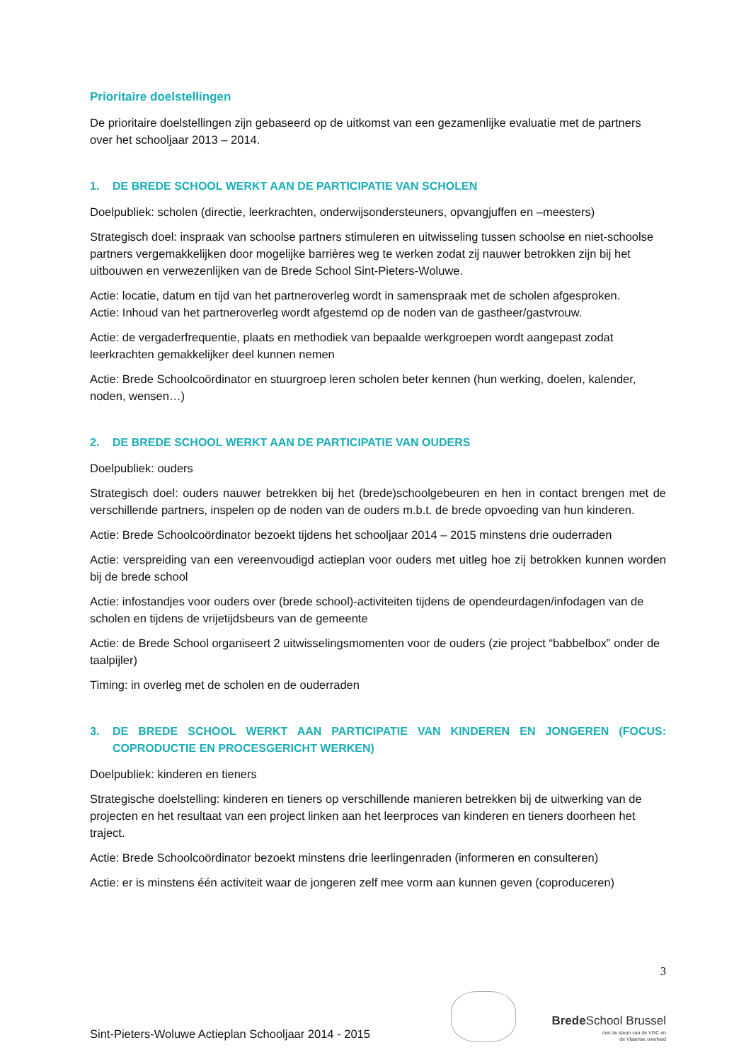Prioritaire doelstellingen
De prioritaire doelstellingen zijn gebaseerd op de uitkomst van een gezamenlijke evaluatie met de partners over het schooljaar 2013 – 2014.
1. DE BREDE SCHOOL WERKT AAN DE PARTICIPATIE VAN SCHOLEN
Doelpubliek: scholen (directie, leerkrachten, onderwijsondersteuners, opvangjuffen en –meesters)
Strategisch doel: inspraak van schoolse partners stimuleren en uitwisseling tussen schoolse en niet-schoolse partners vergemakkelijken door mogelijke barrières weg te werken zodat zij nauwer betrokken zijn bij het uitbouwen en verwezenlijken van de Brede School Sint-Pieters-Woluwe.
Actie: locatie, datum en tijd van het partneroverleg wordt in samenspraak met de scholen afgesproken.
Actie: Inhoud van het partneroverleg wordt afgestemd op de noden van de gastheer/gastvrouw.
Actie: de vergaderfrequentie, plaats en methodiek van bepaalde werkgroepen wordt aangepast zodat leerkrachten gemakkelijker deel kunnen nemen
Actie: Brede Schoolcoördinator en stuurgroep leren scholen beter kennen (hun werking, doelen, kalender, noden, wensen…)
2. DE BREDE SCHOOL WERKT AAN DE PARTICIPATIE VAN OUDERS
Doelpubliek: ouders
Strategisch doel: ouders nauwer betrekken bij het (brede)schoolgebeuren en hen in contact brengen met de verschillende partners, inspelen op de noden van de ouders m.b.t. de brede opvoeding van hun kinderen.
Actie: Brede Schoolcoördinator bezoekt tijdens het schooljaar 2014 – 2015 minstens drie ouderraden
Actie: verspreiding van een vereenvoudigd actieplan voor ouders met uitleg hoe zij betrokken kunnen worden bij de brede school
Actie: infostandjes voor ouders over (brede school)-activiteiten tijdens de opendeurdagen/infodagen van de scholen en tijdens de vrijetijdsbeurs van de gemeente
Actie: de Brede School organiseert 2 uitwisselingsmomenten voor de ouders (zie project “babbelbox” onder de taalpijler)
Timing: in overleg met de scholen en de ouderraden
3. DE BREDE SCHOOL WERKT AAN PARTICIPATIE VAN KINDEREN EN JONGEREN (FOCUS: COPRODUCTIE EN PROCESGERICHT WERKEN)
Doelpubliek: kinderen en tieners
Strategische doelstelling: kinderen en tieners op verschillende manieren betrekken bij de uitwerking van de projecten en het resultaat van een project linken aan het leerproces van kinderen en tieners doorheen het traject.
Actie: Brede Schoolcoördinator bezoekt minstens drie leerlingenraden (informeren en consulteren)
Actie: er is minstens één activiteit waar de jongeren zelf mee vorm aan kunnen geven (coproduceren)
3
Sint-Pieters-Woluwe Actieplan Schooljaar 2014 - 2015
Brede School Brussel
met de steun van de VGC en
de Vlaamse overheid